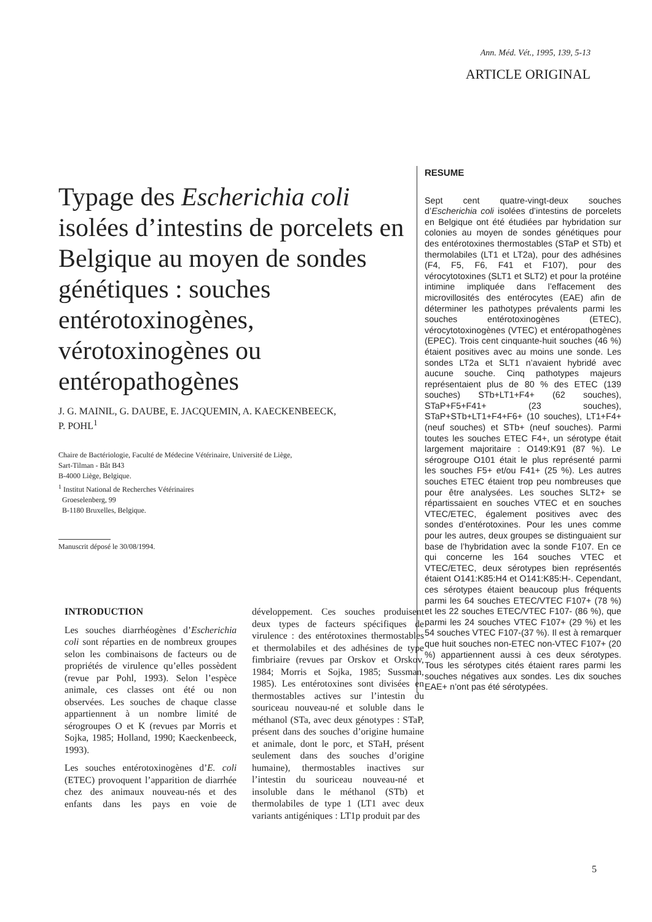Ann. Méd. Vét., 1995, 139, 5-13
ARTICLE ORIGINAL
Typage des Escherichia coli isolées d’intestins de porcelets en Belgique au moyen de sondes génétiques : souches entérotoxinogènes, vérotoxinogènes ou entéropathogènes
J. G. MAINIL, G. DAUBE, E. JACQUEMIN, A. KAECKENBEECK,
P. POHL<sup>1</sup>
Chaire de Bactériologie, Faculté de Médecine Vétérinaire, Université de Liège,
Sart-Tilman - Bât B43
B-4000 Liège, Belgique.
<sup>1</sup> Institut National de Recherches Vétérinaires
Groeselenberg, 99
B-1180 Bruxelles, Belgique.
Manuscrit déposé le 30/08/1994.
RESUME
Sept cent quatre-vingt-deux souches d’Escherichia coli isolées d’intestins de porcelets en Belgique ont été étudiées par hybridation sur colonies au moyen de sondes génétiques pour des entérotoxines thermostables (STaP et STb) et thermolabiles (LT1 et LT2a), pour des adhésines (F4, F5, F6, F41 et F107), pour des vérocytotoxines (SLT1 et SLT2) et pour la protéine intimine impliquée dans l’effacement des microvillosités des entérocytes (EAE) afin de déterminer les pathotypes prévalents parmi les souches entérotoxinogènes (ETEC), vérocytotoxinogènes (VTEC) et entéropathogènes (EPEC). Trois cent cinquante-huit souches (46 %) étaient positives avec au moins une sonde. Les sondes LT2a et SLT1 n’avaient hybridé avec aucune souche. Cinq pathotypes majeurs représentaient plus de 80 % des ETEC (139 souches) STb+LT1+F4+ (62 souches), STaP+F5+F41+ (23 souches), STaP+STb+LT1+F4+F6+ (10 souches), LT1+F4+ (neuf souches) et STb+ (neuf souches). Parmi toutes les souches ETEC F4+, un sérotype était largement majoritaire : O149:K91 (87 %). Le sérogroupe O101 était le plus représenté parmi les souches F5+ et/ou F41+ (25 %). Les autres souches ETEC étaient trop peu nombreuses que pour être analysées. Les souches SLT2+ se répartissaient en souches VTEC et en souches VTEC/ETEC, également positives avec des sondes d’entérotoxines. Pour les unes comme pour les autres, deux groupes se distinguaient sur base de l’hybridation avec la sonde F107. En ce qui concerne les 164 souches VTEC et VTEC/ETEC, deux sérotypes bien représentés étaient O141:K85:H4 et O141:K85:H-. Cependant, ces sérotypes étaient beaucoup plus fréquents parmi les 64 souches ETEC/VTEC F107+ (78 %) et les 22 souches ETEC/VTEC F107- (86 %), que parmi les 24 souches VTEC F107+ (29 %) et les 54 souches VTEC F107-(37 %). Il est à remarquer que huit souches non-ETEC non-VTEC F107+ (20 %) appartiennent aussi à ces deux sérotypes. Tous les sérotypes cités étaient rares parmi les souches négatives aux sondes. Les dix souches EAE+ n’ont pas été sérotypées.
INTRODUCTION
Les souches diarrhéogènes d’Escherichia coli sont réparties en de nombreux groupes selon les combinaisons de facteurs ou de propriétés de virulence qu’elles possèdent (revue par Pohl, 1993). Selon l’espèce animale, ces classes ont été ou non observées. Les souches de chaque classe appartiennent à un nombre limité de sérogroupes O et K (revues par Morris et Sojka, 1985; Holland, 1990; Kaeckenbeeck, 1993).
Les souches entérotoxinogènes d’E. coli (ETEC) provoquent l’apparition de diarrhée chez des animaux nouveau-nés et des enfants dans les pays en voie de développement. Ces souches produisent deux types de facteurs spécifiques de virulence : des entérotoxines thermostables et thermolabiles et des adhésines de type fimbriaire (revues par Orskov et Orskov, 1984; Morris et Sojka, 1985; Sussman, 1985). Les entérotoxines sont divisées en thermostables actives sur l’intestin du souriceau nouveau-né et soluble dans le méthanol (STa, avec deux génotypes : STaP, présent dans des souches d’origine humaine et animale, dont le porc, et STaH, présent seulement dans des souches d’origine humaine), thermostables inactives sur l’intestin du souriceau nouveau-né et insoluble dans le méthanol (STb) et thermolabiles de type 1 (LT1 avec deux variants antigéniques : LT1p produit par des
5